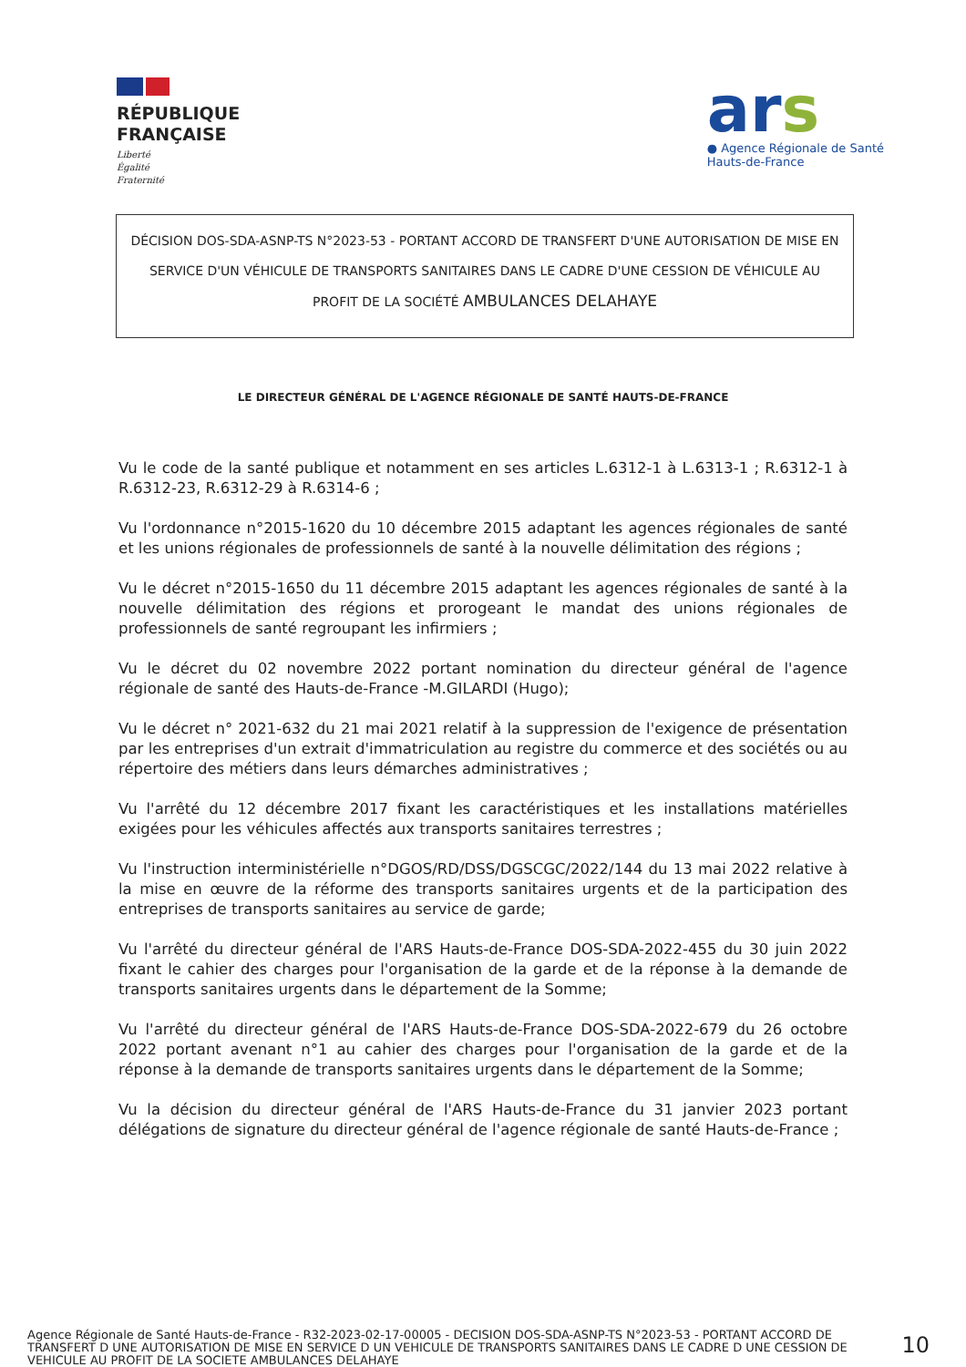RÉPUBLIQUE
FRANÇAISE
Liberté
Égalité
Fraternité
ars
● Agence Régionale de Santé
Hauts-de-France
DÉCISION DOS-SDA-ASNP-TS N°2023-53 - PORTANT ACCORD DE TRANSFERT D'UNE AUTORISATION DE MISE EN SERVICE D'UN VÉHICULE DE TRANSPORTS SANITAIRES DANS LE CADRE D'UNE CESSION DE VÉHICULE AU PROFIT DE LA SOCIÉTÉ AMBULANCES DELAHAYE
LE DIRECTEUR GÉNÉRAL DE L'AGENCE RÉGIONALE DE SANTÉ HAUTS-DE-FRANCE
Vu le code de la santé publique et notamment en ses articles L.6312-1 à L.6313-1 ; R.6312-1 à R.6312-23, R.6312-29 à R.6314-6 ;
Vu l'ordonnance n°2015-1620 du 10 décembre 2015 adaptant les agences régionales de santé et les unions régionales de professionnels de santé à la nouvelle délimitation des régions ;
Vu le décret n°2015-1650 du 11 décembre 2015 adaptant les agences régionales de santé à la nouvelle délimitation des régions et prorogeant le mandat des unions régionales de professionnels de santé regroupant les infirmiers ;
Vu le décret du 02 novembre 2022 portant nomination du directeur général de l'agence régionale de santé des Hauts-de-France -M.GILARDI (Hugo);
Vu le décret n° 2021-632 du 21 mai 2021 relatif à la suppression de l'exigence de présentation par les entreprises d'un extrait d'immatriculation au registre du commerce et des sociétés ou au répertoire des métiers dans leurs démarches administratives ;
Vu l'arrêté du 12 décembre 2017 fixant les caractéristiques et les installations matérielles exigées pour les véhicules affectés aux transports sanitaires terrestres ;
Vu l'instruction interministérielle n°DGOS/RD/DSS/DGSCGC/2022/144 du 13 mai 2022 relative à la mise en œuvre de la réforme des transports sanitaires urgents et de la participation des entreprises de transports sanitaires au service de garde;
Vu l'arrêté du directeur général de l'ARS Hauts-de-France DOS-SDA-2022-455 du 30 juin 2022 fixant le cahier des charges pour l'organisation de la garde et de la réponse à la demande de transports sanitaires urgents dans le département de la Somme;
Vu l'arrêté du directeur général de l'ARS Hauts-de-France DOS-SDA-2022-679 du 26 octobre 2022 portant avenant n°1 au cahier des charges pour l'organisation de la garde et de la réponse à la demande de transports sanitaires urgents dans le département de la Somme;
Vu la décision du directeur général de l'ARS Hauts-de-France du 31 janvier 2023 portant délégations de signature du directeur général de l'agence régionale de santé Hauts-de-France ;
Agence Régionale de Santé Hauts-de-France - R32-2023-02-17-00005 - DECISION DOS-SDA-ASNP-TS N°2023-53 - PORTANT ACCORD DE TRANSFERT D UNE AUTORISATION DE MISE EN SERVICE D UN VEHICULE DE TRANSPORTS SANITAIRES DANS LE CADRE D UNE CESSION DE VEHICULE AU PROFIT DE LA SOCIETE AMBULANCES DELAHAYE
10